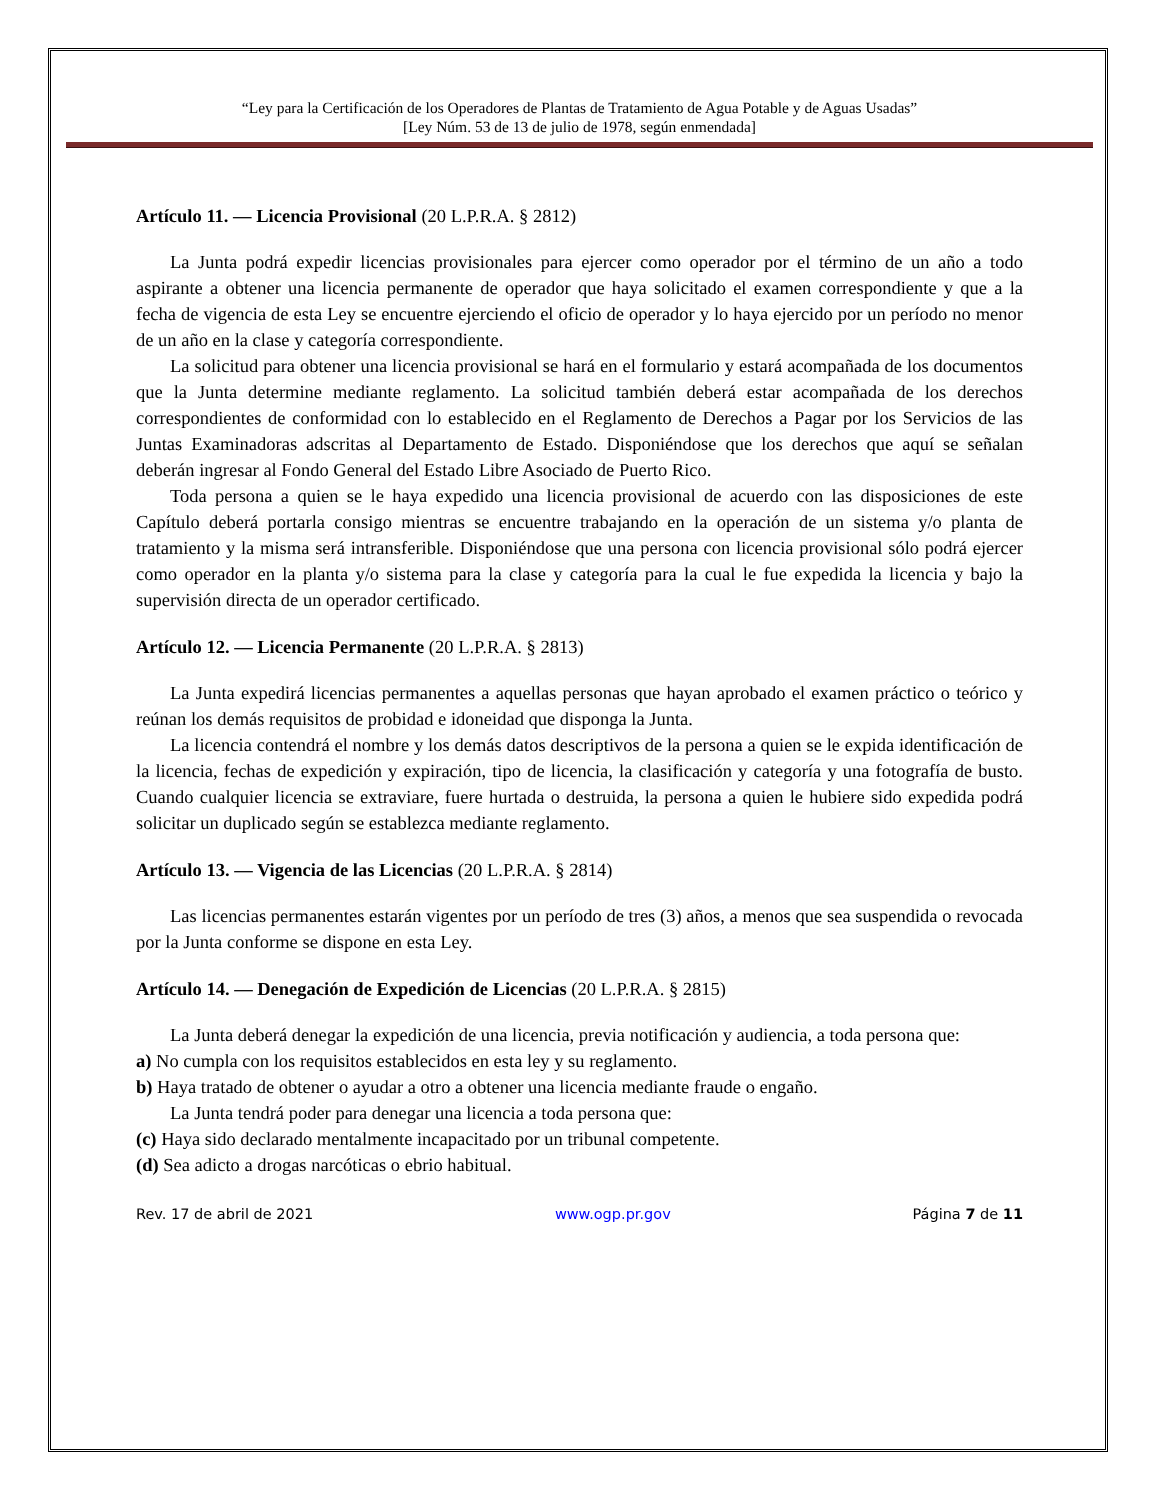“Ley para la Certificación de los Operadores de Plantas de Tratamiento de Agua Potable y de Aguas Usadas”
[Ley Núm. 53 de 13 de julio de 1978, según enmendada]
Artículo 11. — Licencia Provisional (20 L.P.R.A. § 2812)
La Junta podrá expedir licencias provisionales para ejercer como operador por el término de un año a todo aspirante a obtener una licencia permanente de operador que haya solicitado el examen correspondiente y que a la fecha de vigencia de esta Ley se encuentre ejerciendo el oficio de operador y lo haya ejercido por un período no menor de un año en la clase y categoría correspondiente.
La solicitud para obtener una licencia provisional se hará en el formulario y estará acompañada de los documentos que la Junta determine mediante reglamento. La solicitud también deberá estar acompañada de los derechos correspondientes de conformidad con lo establecido en el Reglamento de Derechos a Pagar por los Servicios de las Juntas Examinadoras adscritas al Departamento de Estado. Disponiéndose que los derechos que aquí se señalan deberán ingresar al Fondo General del Estado Libre Asociado de Puerto Rico.
Toda persona a quien se le haya expedido una licencia provisional de acuerdo con las disposiciones de este Capítulo deberá portarla consigo mientras se encuentre trabajando en la operación de un sistema y/o planta de tratamiento y la misma será intransferible. Disponiéndose que una persona con licencia provisional sólo podrá ejercer como operador en la planta y/o sistema para la clase y categoría para la cual le fue expedida la licencia y bajo la supervisión directa de un operador certificado.
Artículo 12. — Licencia Permanente (20 L.P.R.A. § 2813)
La Junta expedirá licencias permanentes a aquellas personas que hayan aprobado el examen práctico o teórico y reúnan los demás requisitos de probidad e idoneidad que disponga la Junta.
La licencia contendrá el nombre y los demás datos descriptivos de la persona a quien se le expida identificación de la licencia, fechas de expedición y expiración, tipo de licencia, la clasificación y categoría y una fotografía de busto. Cuando cualquier licencia se extraviare, fuere hurtada o destruida, la persona a quien le hubiere sido expedida podrá solicitar un duplicado según se establezca mediante reglamento.
Artículo 13. — Vigencia de las Licencias (20 L.P.R.A. § 2814)
Las licencias permanentes estarán vigentes por un período de tres (3) años, a menos que sea suspendida o revocada por la Junta conforme se dispone en esta Ley.
Artículo 14. — Denegación de Expedición de Licencias (20 L.P.R.A. § 2815)
La Junta deberá denegar la expedición de una licencia, previa notificación y audiencia, a toda persona que:
a) No cumpla con los requisitos establecidos en esta ley y su reglamento.
b) Haya tratado de obtener o ayudar a otro a obtener una licencia mediante fraude o engaño.
La Junta tendrá poder para denegar una licencia a toda persona que:
(c) Haya sido declarado mentalmente incapacitado por un tribunal competente.
(d) Sea adicto a drogas narcóticas o ebrio habitual.
Rev. 17 de abril de 2021 www.ogp.pr.gov Página 7 de 11